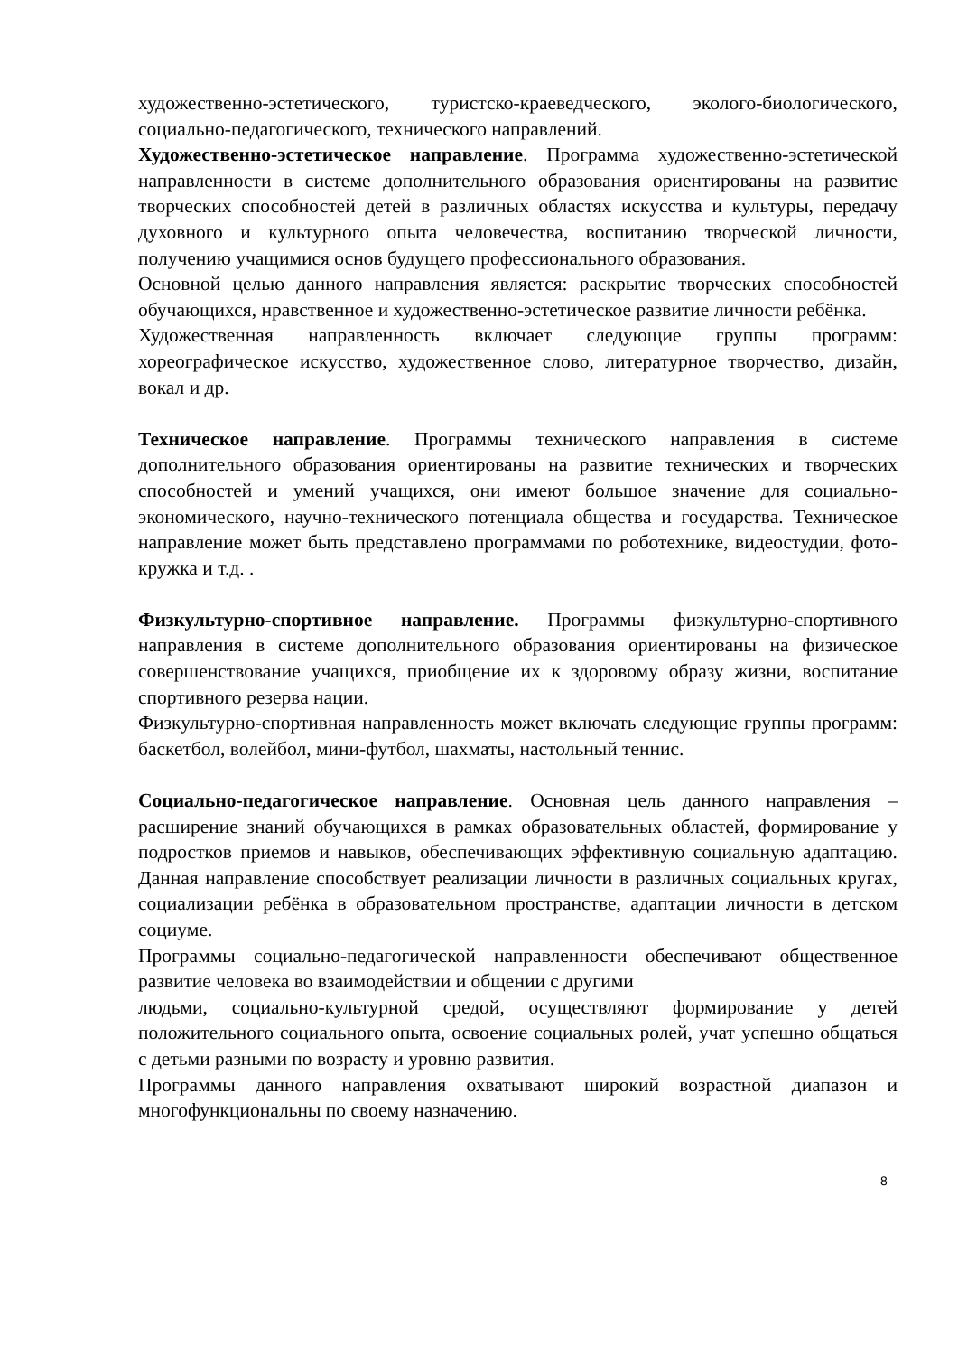художественно-эстетического, туристско-краеведческого, эколого-биологического, социально-педагогического, технического направлений.
Художественно-эстетическое направление. Программа художественно-эстетической направленности в системе дополнительного образования ориентированы на развитие творческих способностей детей в различных областях искусства и культуры, передачу духовного и культурного опыта человечества, воспитанию творческой личности, получению учащимися основ будущего профессионального образования.
Основной целью данного направления является: раскрытие творческих способностей обучающихся, нравственное и художественно-эстетическое развитие личности ребёнка.
Художественная направленность включает следующие группы программ: хореографическое искусство, художественное слово, литературное творчество, дизайн, вокал и др.
Техническое направление. Программы технического направления в системе дополнительного образования ориентированы на развитие технических и творческих способностей и умений учащихся, они имеют большое значение для социально- экономического, научно-технического потенциала общества и государства. Техническое направление может быть представлено программами по роботехнике, видеостудии, фото-кружка и т.д. .
Физкультурно-спортивное направление. Программы физкультурно-спортивного направления в системе дополнительного образования ориентированы на физическое совершенствование учащихся, приобщение их к здоровому образу жизни, воспитание спортивного резерва нации.
Физкультурно-спортивная направленность может включать следующие группы программ: баскетбол, волейбол, мини-футбол, шахматы, настольный теннис.
Социально-педагогическое направление. Основная цель данного направления – расширение знаний обучающихся в рамках образовательных областей, формирование у подростков приемов и навыков, обеспечивающих эффективную социальную адаптацию. Данная направление способствует реализации личности в различных социальных кругах, социализации ребёнка в образовательном пространстве, адаптации личности в детском социуме.
Программы социально-педагогической направленности обеспечивают общественное развитие человека во взаимодействии и общении с другими
людьми, социально-культурной средой, осуществляют формирование у детей положительного социального опыта, освоение социальных ролей, учат успешно общаться с детьми разными по возрасту и уровню развития.
Программы данного направления охватывают широкий возрастной диапазон и многофункциональны по своему назначению.
8